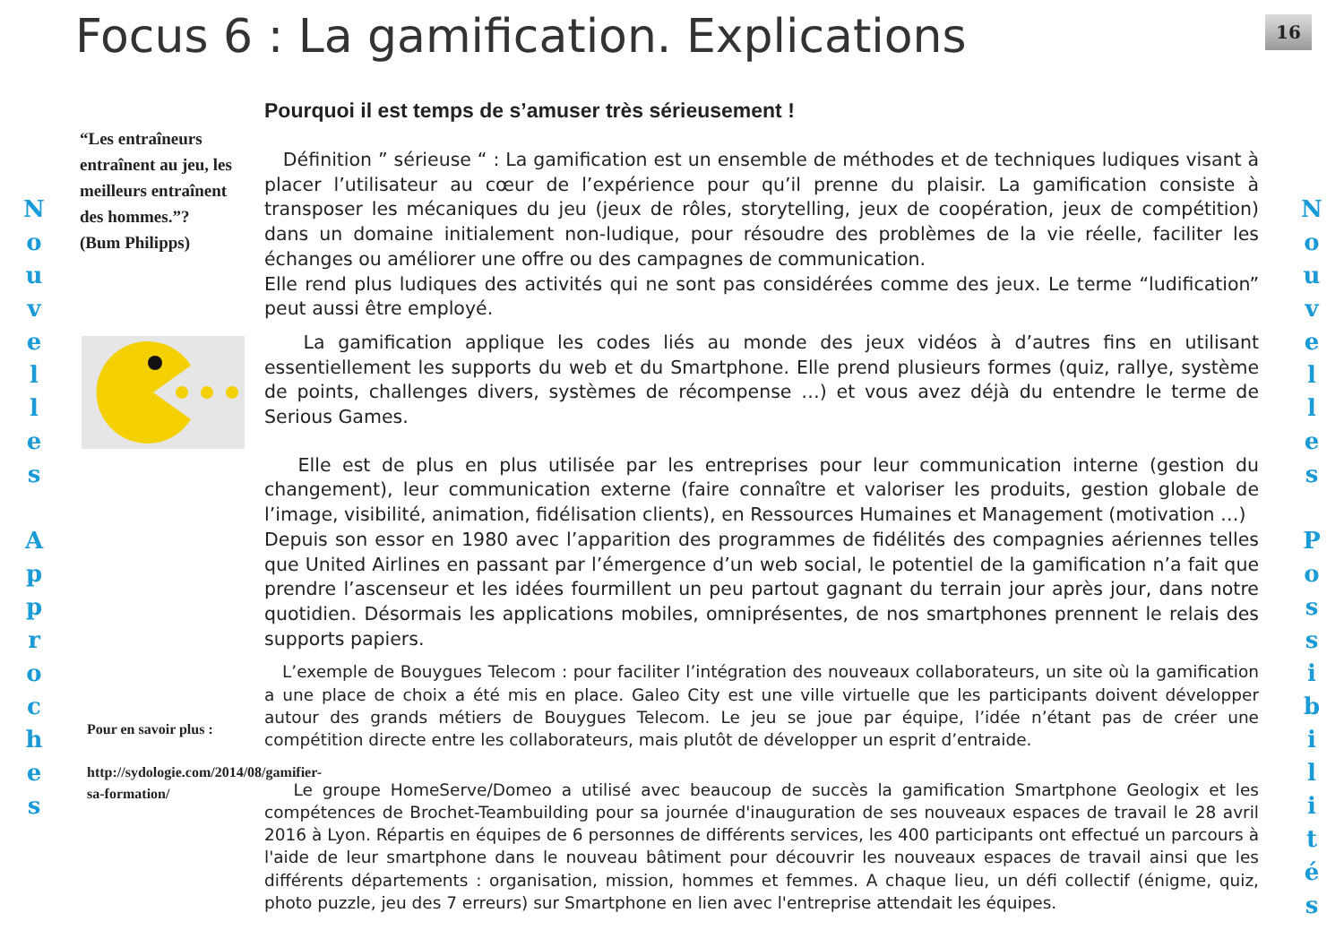Focus 6 : La gamification. Explications
16
N
o
u
v
e
l
l
e
s
A
p
p
r
o
c
h
e
s
“Les entraîneurs entraînent au jeu, les meilleurs entraînent des hommes.”?
(Bum Philipps)
Pour en savoir plus :
http://sydologie.com/2014/08/gamifier-sa-formation/
Pourquoi il est temps de s’amuser très sérieusement !
Définition ” sérieuse “ : La gamification est un ensemble de méthodes et de techniques ludiques visant à placer l’utilisateur au cœur de l’expérience pour qu’il prenne du plaisir. La gamification consiste à transposer les mécaniques du jeu (jeux de rôles, storytelling, jeux de coopération, jeux de compétition) dans un domaine initialement non-ludique, pour résoudre des problèmes de la vie réelle, faciliter les échanges ou améliorer une offre ou des campagnes de communication.
Elle rend plus ludiques des activités qui ne sont pas considérées comme des jeux. Le terme “ludification” peut aussi être employé.
La gamification applique les codes liés au monde des jeux vidéos à d’autres fins en utilisant essentiellement les supports du web et du Smartphone. Elle prend plusieurs formes (quiz, rallye, système de points, challenges divers, systèmes de récompense …) et vous avez déjà du entendre le terme de Serious Games.
Elle est de plus en plus utilisée par les entreprises pour leur communication interne (gestion du changement), leur communication externe (faire connaître et valoriser les produits, gestion globale de l’image, visibilité, animation, fidélisation clients), en Ressources Humaines et Management (motivation …)
Depuis son essor en 1980 avec l’apparition des programmes de fidélités des compagnies aériennes telles que United Airlines en passant par l’émergence d’un web social, le potentiel de la gamification n’a fait que prendre l’ascenseur et les idées fourmillent un peu partout gagnant du terrain jour après jour, dans notre quotidien. Désormais les applications mobiles, omniprésentes, de nos smartphones prennent le relais des supports papiers.
L’exemple de Bouygues Telecom : pour faciliter l’intégration des nouveaux collaborateurs, un site où la gamification a une place de choix a été mis en place. Galeo City est une ville virtuelle que les participants doivent développer autour des grands métiers de Bouygues Telecom. Le jeu se joue par équipe, l’idée n’étant pas de créer une compétition directe entre les collaborateurs, mais plutôt de développer un esprit d’entraide.
Le groupe HomeServe/Domeo a utilisé avec beaucoup de succès la gamification Smartphone Geologix et les compétences de Brochet-Teambuilding pour sa journée d'inauguration de ses nouveaux espaces de travail le 28 avril 2016 à Lyon. Répartis en équipes de 6 personnes de différents services, les 400 participants ont effectué un parcours à l'aide de leur smartphone dans le nouveau bâtiment pour découvrir les nouveaux espaces de travail ainsi que les différents départements : organisation, mission, hommes et femmes. A chaque lieu, un défi collectif (énigme, quiz, photo puzzle, jeu des 7 erreurs) sur Smartphone en lien avec l'entreprise attendait les équipes.
N
o
u
v
e
l
l
e
s
P
o
s
s
i
b
i
l
i
t
é
s